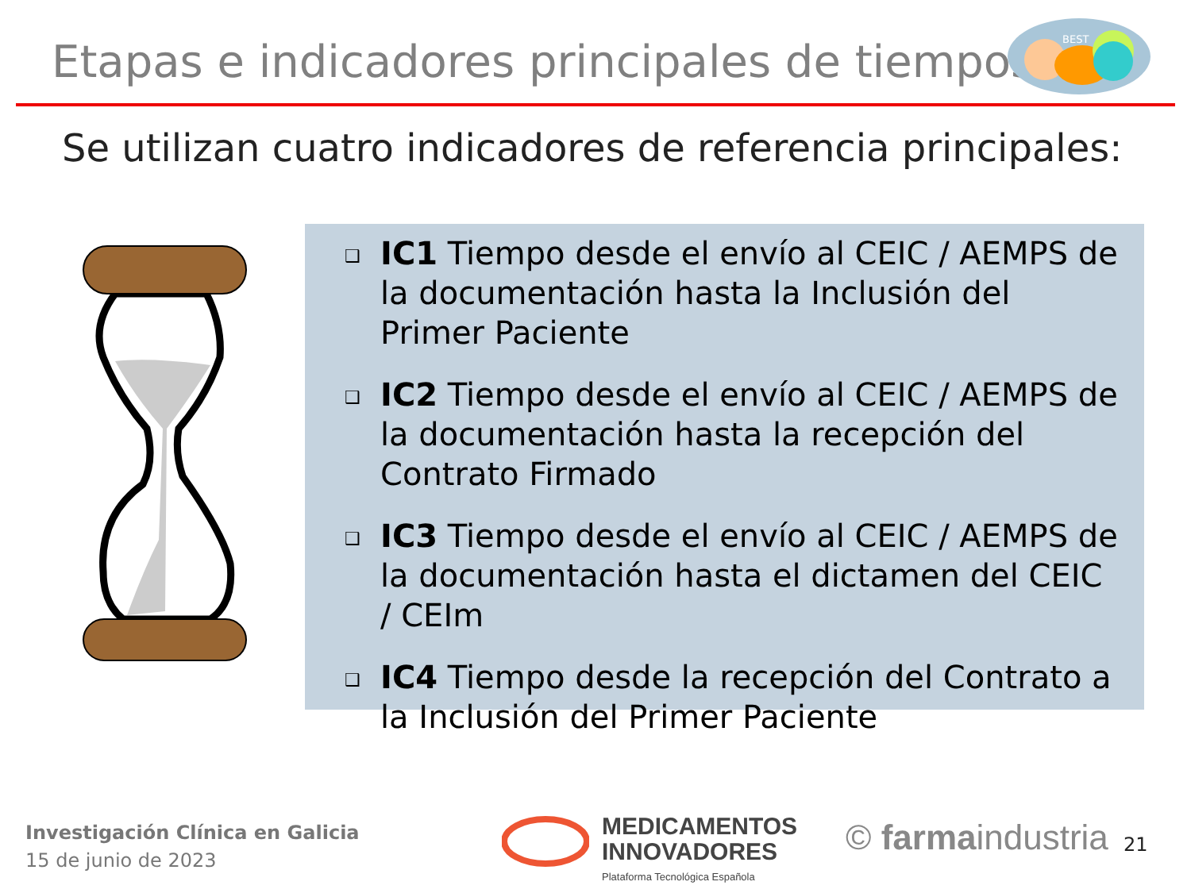Etapas e indicadores principales de tiempos
BEST
Se utilizan cuatro indicadores de referencia principales:
❑ IC1 Tiempo desde el envío al CEIC / AEMPS de la documentación hasta la Inclusión del Primer Paciente
❑ IC2 Tiempo desde el envío al CEIC / AEMPS de la documentación hasta la recepción del Contrato Firmado
❑ IC3 Tiempo desde el envío al CEIC / AEMPS de la documentación hasta el dictamen del CEIC / CEIm
❑ IC4 Tiempo desde la recepción del Contrato a la Inclusión del Primer Paciente
Investigación Clínica en Galicia
15 de junio de 2023
MEDICAMENTOS
INNOVADORES
Plataforma Tecnológica Española
© farmaindustria 21